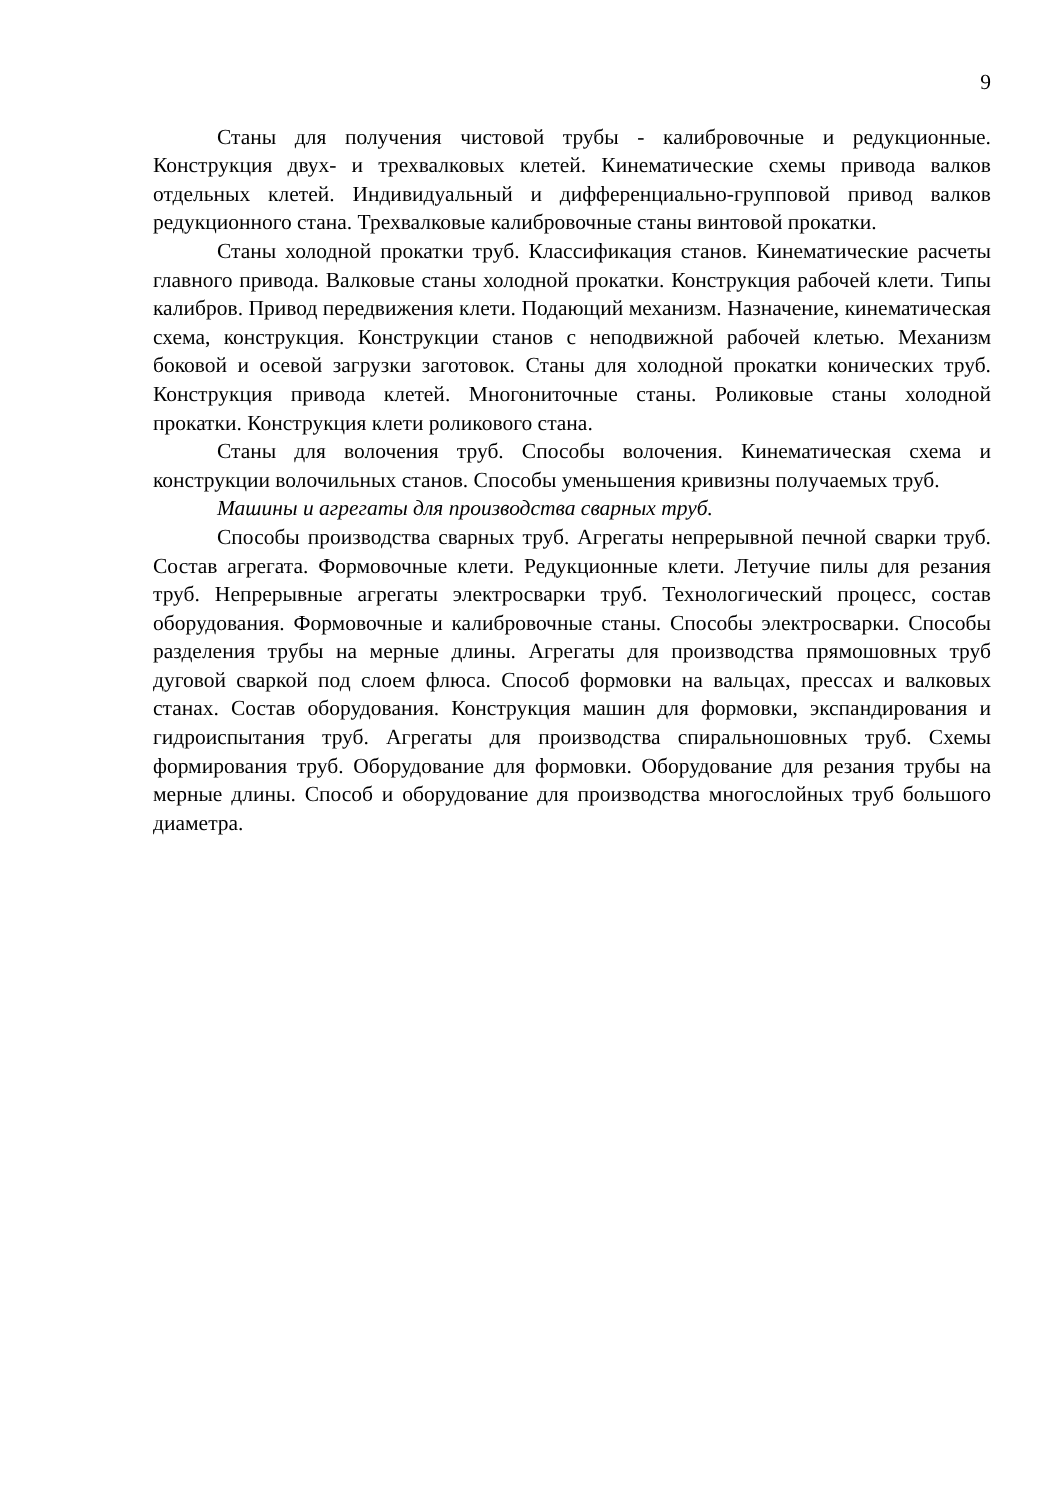9
Станы для получения чистовой трубы - калибровочные и редукционные. Конструкция двух- и трехвалковых клетей. Кинематические схемы привода валков отдельных клетей. Индивидуальный и дифференциально-групповой привод валков редукционного стана. Трехвалковые калибровочные станы винтовой прокатки.
Станы холодной прокатки труб. Классификация станов. Кинематические расчеты главного привода. Валковые станы холодной прокатки. Конструкция рабочей клети. Типы калибров. Привод передвижения клети. Подающий механизм. Назначение, кинематическая схема, конструкция. Конструкции станов с неподвижной рабочей клетью. Механизм боковой и осевой загрузки заготовок. Станы для холодной прокатки конических труб. Конструкция привода клетей. Многониточные станы. Роликовые станы холодной прокатки. Конструкция клети роликового стана.
Станы для волочения труб. Способы волочения. Кинематическая схема и конструкции волочильных станов. Способы уменьшения кривизны получаемых труб.
Машины и агрегаты для производства сварных труб.
Способы производства сварных труб. Агрегаты непрерывной печной сварки труб. Состав агрегата. Формовочные клети. Редукционные клети. Летучие пилы для резания труб. Непрерывные агрегаты электросварки труб. Технологический процесс, состав оборудования. Формовочные и калибровочные станы. Способы электросварки. Способы разделения трубы на мерные длины. Агрегаты для производства прямошовных труб дуговой сваркой под слоем флюса. Способ формовки на вальцах, прессах и валковых станах. Состав оборудования. Конструкция машин для формовки, экспандирования и гидроиспытания труб. Агрегаты для производства спиральношовных труб. Схемы формирования труб. Оборудование для формовки. Оборудование для резания трубы на мерные длины. Способ и оборудование для производства многослойных труб большого диаметра.